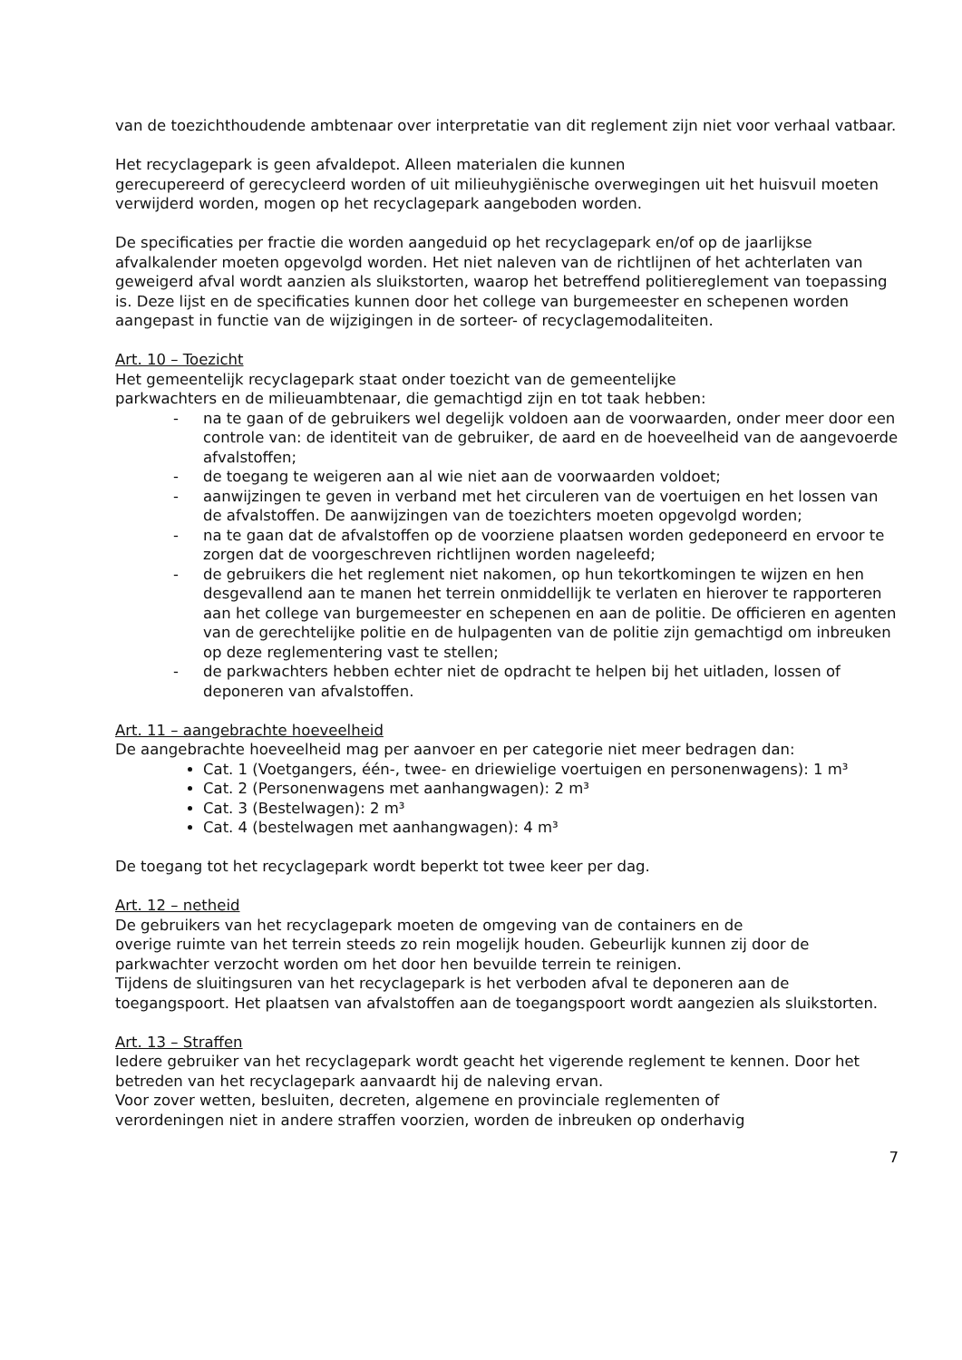van de toezichthoudende ambtenaar over interpretatie van dit reglement zijn niet voor verhaal vatbaar.
Het recyclagepark is geen afvaldepot. Alleen materialen die kunnen
gerecupereerd of gerecycleerd worden of uit milieuhygiënische overwegingen uit het huisvuil moeten verwijderd worden, mogen op het recyclagepark aangeboden worden.
De specificaties per fractie die worden aangeduid op het recyclagepark en/of op de jaarlijkse afvalkalender moeten opgevolgd worden. Het niet naleven van de richtlijnen of het achterlaten van geweigerd afval wordt aanzien als sluikstorten, waarop het betreffend politiereglement van toepassing is. Deze lijst en de specificaties kunnen door het college van burgemeester en schepenen worden aangepast in functie van de wijzigingen in de sorteer- of recyclagemodaliteiten.
Art. 10 – Toezicht
Het gemeentelijk recyclagepark staat onder toezicht van de gemeentelijke
parkwachters en de milieuambtenaar, die gemachtigd zijn en tot taak hebben:
- na te gaan of de gebruikers wel degelijk voldoen aan de voorwaarden, onder meer door een controle van: de identiteit van de gebruiker, de aard en de hoeveelheid van de aangevoerde afvalstoffen;
- de toegang te weigeren aan al wie niet aan de voorwaarden voldoet;
- aanwijzingen te geven in verband met het circuleren van de voertuigen en het lossen van de afvalstoffen. De aanwijzingen van de toezichters moeten opgevolgd worden;
- na te gaan dat de afvalstoffen op de voorziene plaatsen worden gedeponeerd en ervoor te zorgen dat de voorgeschreven richtlijnen worden nageleefd;
- de gebruikers die het reglement niet nakomen, op hun tekortkomingen te wijzen en hen desgevallend aan te manen het terrein onmiddellijk te verlaten en hierover te rapporteren aan het college van burgemeester en schepenen en aan de politie. De officieren en agenten van de gerechtelijke politie en de hulpagenten van de politie zijn gemachtigd om inbreuken op deze reglementering vast te stellen;
- de parkwachters hebben echter niet de opdracht te helpen bij het uitladen, lossen of deponeren van afvalstoffen.
Art. 11 – aangebrachte hoeveelheid
De aangebrachte hoeveelheid mag per aanvoer en per categorie niet meer bedragen dan:
Cat. 1 (Voetgangers, één-, twee- en driewielige voertuigen en personenwagens): 1 m³
Cat. 2 (Personenwagens met aanhangwagen): 2 m³
Cat. 3 (Bestelwagen): 2 m³
Cat. 4 (bestelwagen met aanhangwagen): 4 m³
De toegang tot het recyclagepark wordt beperkt tot twee keer per dag.
Art. 12 – netheid
De gebruikers van het recyclagepark moeten de omgeving van de containers en de
overige ruimte van het terrein steeds zo rein mogelijk houden. Gebeurlijk kunnen zij door de parkwachter verzocht worden om het door hen bevuilde terrein te reinigen.
Tijdens de sluitingsuren van het recyclagepark is het verboden afval te deponeren aan de toegangspoort. Het plaatsen van afvalstoffen aan de toegangspoort wordt aangezien als sluikstorten.
Art. 13 – Straffen
Iedere gebruiker van het recyclagepark wordt geacht het vigerende reglement te kennen. Door het betreden van het recyclagepark aanvaardt hij de naleving ervan.
Voor zover wetten, besluiten, decreten, algemene en provinciale reglementen of
verordeningen niet in andere straffen voorzien, worden de inbreuken op onderhavig
7